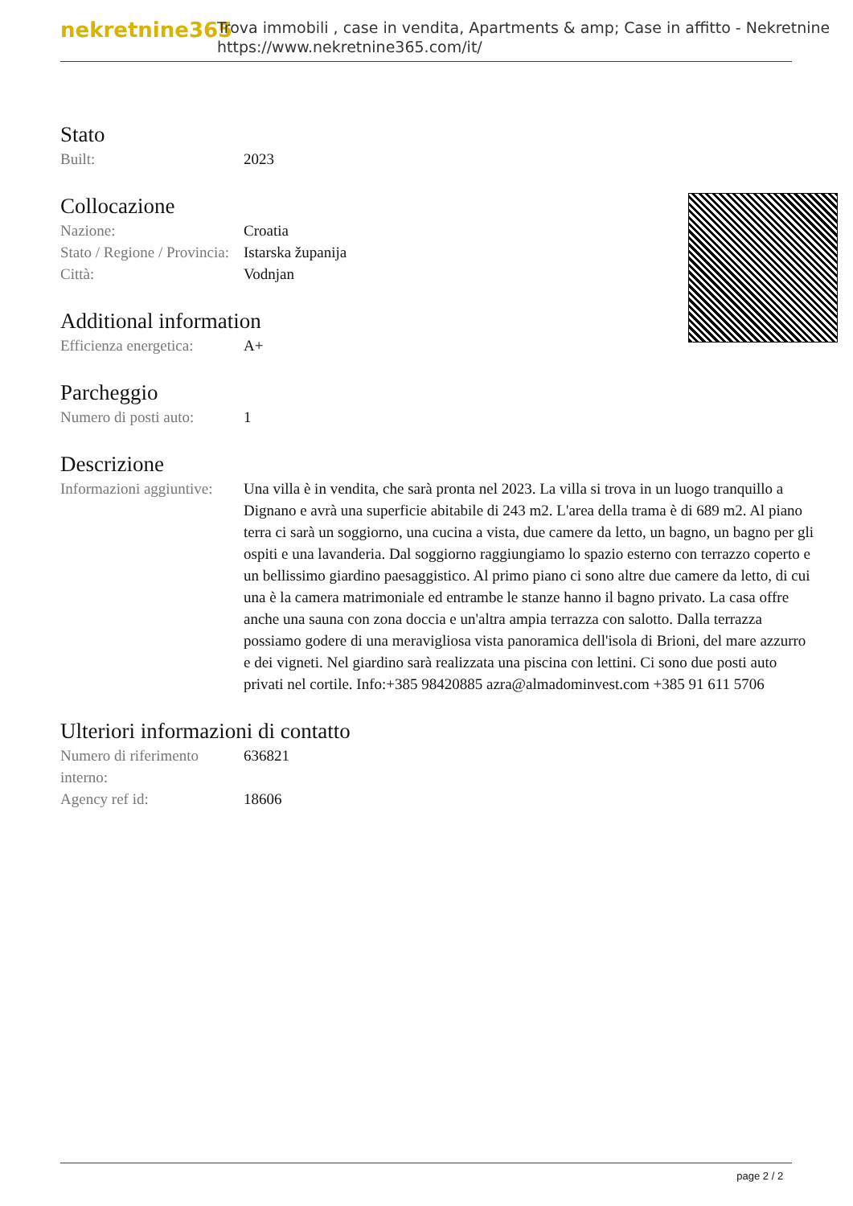nekretnine365
Trova immobili , case in vendita, Apartments & amp; Case in affitto - Nekretnine
https://www.nekretnine365.com/it/
Stato
| Built: | 2023 |
Collocazione
| Nazione: | Croatia |
| Stato / Regione / Provincia: | Istarska županija |
| Città: | Vodnjan |
Additional information
| Efficienza energetica: | A+ |
Parcheggio
| Numero di posti auto: | 1 |
Descrizione
| Informazioni aggiuntive: | Una villa è in vendita, che sarà pronta nel 2023. La villa si trova in un luogo tranquillo a Dignano e avrà una superficie abitabile di 243 m2. L'area della trama è di 689 m2. Al piano terra ci sarà un soggiorno, una cucina a vista, due camere da letto, un bagno, un bagno per gli ospiti e una lavanderia. Dal soggiorno raggiungiamo lo spazio esterno con terrazzo coperto e un bellissimo giardino paesaggistico. Al primo piano ci sono altre due camere da letto, di cui una è la camera matrimoniale ed entrambe le stanze hanno il bagno privato. La casa offre anche una sauna con zona doccia e un'altra ampia terrazza con salotto. Dalla terrazza possiamo godere di una meravigliosa vista panoramica dell'isola di Brioni, del mare azzurro e dei vigneti. Nel giardino sarà realizzata una piscina con lettini. Ci sono due posti auto privati nel cortile. Info:+385 98420885 azra@almadominvest.com +385 91 611 5706 |
Ulteriori informazioni di contatto
| Numero di riferimento interno: | 636821 |
| Agency ref id: | 18606 |
page 2 / 2